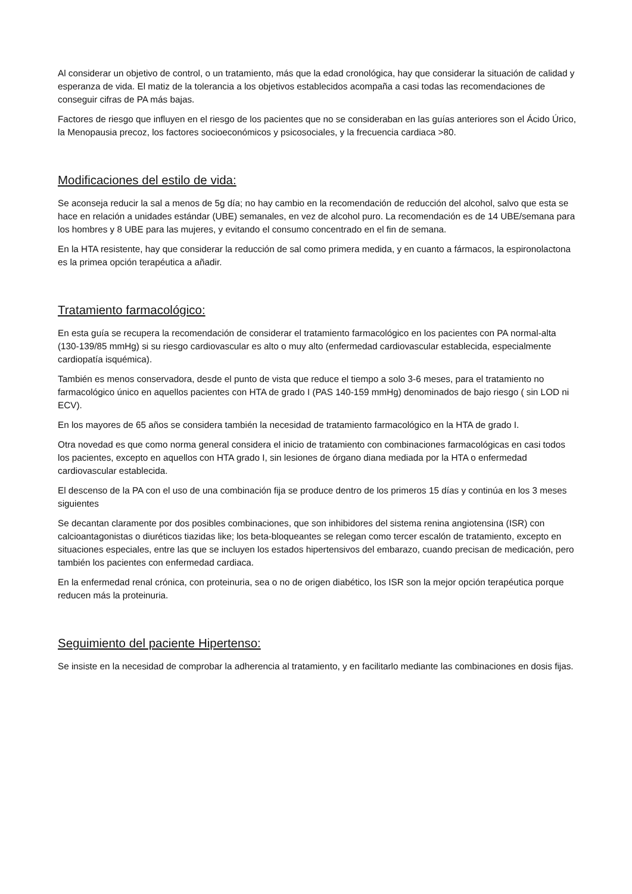Al considerar un objetivo de control, o un tratamiento, más que la edad cronológica, hay que considerar la situación de calidad y esperanza de vida. El matiz de la tolerancia a los objetivos establecidos acompaña a casi todas las recomendaciones de conseguir cifras de PA más bajas.
Factores de riesgo que influyen en el riesgo de los pacientes que no se consideraban en las guías anteriores son el Ácido Úrico, la Menopausia precoz, los factores socioeconómicos y psicosociales, y la frecuencia cardiaca >80.
Modificaciones del estilo de vida:
Se aconseja reducir la sal a menos de 5g día; no hay cambio en la recomendación de reducción del alcohol, salvo que esta se hace en relación a unidades estándar (UBE) semanales, en vez de alcohol puro. La recomendación es de 14 UBE/semana para los hombres y 8 UBE para las mujeres, y evitando el consumo concentrado en el fin de semana.
En la HTA resistente, hay que considerar la reducción de sal como primera medida, y en cuanto a fármacos, la espironolactona es la primea opción terapéutica a añadir.
Tratamiento farmacológico:
En esta guía se recupera la recomendación de considerar el tratamiento farmacológico en los pacientes con PA normal-alta (130-139/85 mmHg) si su riesgo cardiovascular es alto o muy alto (enfermedad cardiovascular establecida, especialmente cardiopatía isquémica).
También es menos conservadora, desde el punto de vista que reduce el tiempo a solo 3-6 meses, para el tratamiento no farmacológico único en aquellos pacientes con HTA de grado I (PAS 140-159 mmHg) denominados de bajo riesgo ( sin LOD ni ECV).
En los mayores de 65 años se considera también la necesidad de tratamiento farmacológico en la HTA de grado I.
Otra novedad es que como norma general considera el inicio de tratamiento con combinaciones farmacológicas en casi todos los pacientes, excepto en aquellos con HTA grado I, sin lesiones de órgano diana mediada por la HTA o enfermedad cardiovascular establecida.
El descenso de la PA con el uso de una combinación fija se produce dentro de los primeros 15 días y continúa en los 3 meses siguientes
Se decantan claramente por dos posibles combinaciones, que son inhibidores del sistema renina angiotensina (ISR) con calcioantagonistas o diuréticos tiazidas like; los beta-bloqueantes se relegan como tercer escalón de tratamiento, excepto en situaciones especiales, entre las que se incluyen los estados hipertensivos del embarazo, cuando precisan de medicación, pero también los pacientes con enfermedad cardiaca.
En la enfermedad renal crónica, con proteinuria, sea o no de origen diabético, los ISR son la mejor opción terapéutica porque reducen más la proteinuria.
Seguimiento del paciente Hipertenso:
Se insiste en la necesidad de comprobar la adherencia al tratamiento, y en facilitarlo mediante las combinaciones en dosis fijas.